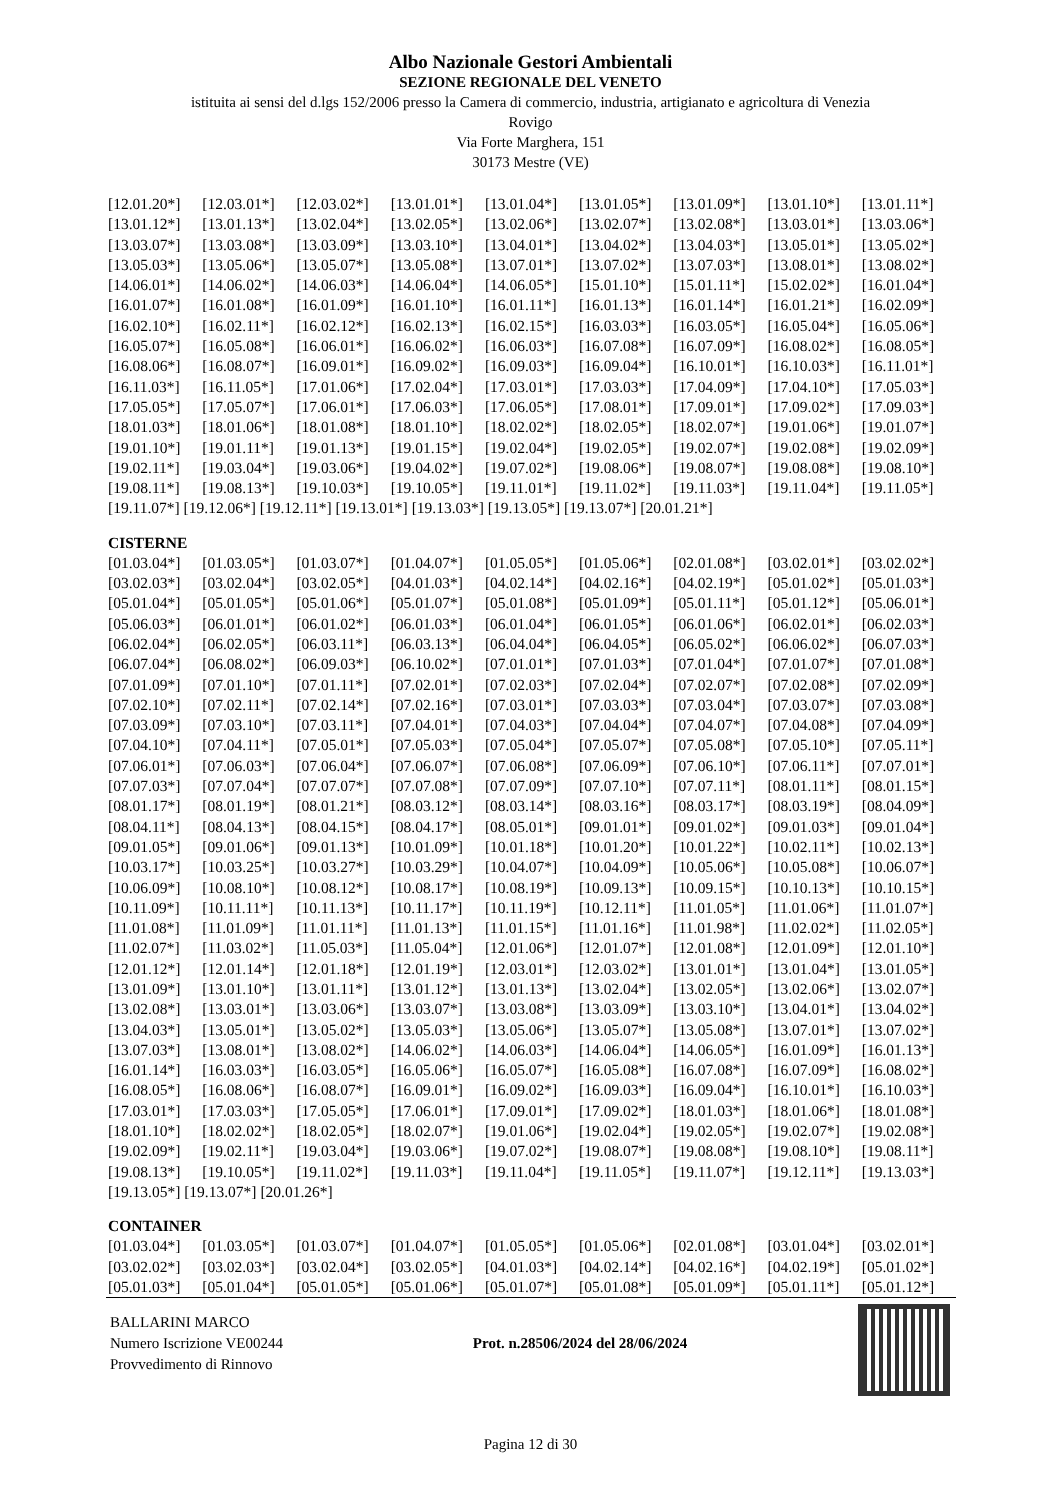Albo Nazionale Gestori Ambientali
SEZIONE REGIONALE DEL VENETO
istituita ai sensi del d.lgs 152/2006 presso la Camera di commercio, industria, artigianato e agricoltura di Venezia
Rovigo
Via Forte Marghera, 151
30173 Mestre (VE)
[12.01.20*] [12.03.01*] [12.03.02*] [13.01.01*] [13.01.04*] [13.01.05*] [13.01.09*] [13.01.10*] [13.01.11*] [13.01.12*] [13.01.13*] [13.02.04*] [13.02.05*] [13.02.06*] [13.02.07*] [13.02.08*] [13.03.01*] [13.03.06*] [13.03.07*] [13.03.08*] [13.03.09*] [13.03.10*] [13.04.01*] [13.04.02*] [13.04.03*] [13.05.01*] [13.05.02*] [13.05.03*] [13.05.06*] [13.05.07*] [13.05.08*] [13.07.01*] [13.07.02*] [13.07.03*] [13.08.01*] [13.08.02*] [14.06.01*] [14.06.02*] [14.06.03*] [14.06.04*] [14.06.05*] [15.01.10*] [15.01.11*] [15.02.02*] [16.01.04*] [16.01.07*] [16.01.08*] [16.01.09*] [16.01.10*] [16.01.11*] [16.01.13*] [16.01.14*] [16.01.21*] [16.02.09*] [16.02.10*] [16.02.11*] [16.02.12*] [16.02.13*] [16.02.15*] [16.03.03*] [16.03.05*] [16.05.04*] [16.05.06*] [16.05.07*] [16.05.08*] [16.06.01*] [16.06.02*] [16.06.03*] [16.07.08*] [16.07.09*] [16.08.02*] [16.08.05*] [16.08.06*] [16.08.07*] [16.09.01*] [16.09.02*] [16.09.03*] [16.09.04*] [16.10.01*] [16.10.03*] [16.11.01*] [16.11.03*] [16.11.05*] [17.01.06*] [17.02.04*] [17.03.01*] [17.03.03*] [17.04.09*] [17.04.10*] [17.05.03*] [17.05.05*] [17.05.07*] [17.06.01*] [17.06.03*] [17.06.05*] [17.08.01*] [17.09.01*] [17.09.02*] [17.09.03*] [18.01.03*] [18.01.06*] [18.01.08*] [18.01.10*] [18.02.02*] [18.02.05*] [18.02.07*] [19.01.06*] [19.01.07*] [19.01.10*] [19.01.11*] [19.01.13*] [19.01.15*] [19.02.04*] [19.02.05*] [19.02.07*] [19.02.08*] [19.02.09*] [19.02.11*] [19.03.04*] [19.03.06*] [19.04.02*] [19.07.02*] [19.08.06*] [19.08.07*] [19.08.08*] [19.08.10*] [19.08.11*] [19.08.13*] [19.10.03*] [19.10.05*] [19.11.01*] [19.11.02*] [19.11.03*] [19.11.04*] [19.11.05*]
[19.11.07*] [19.12.06*] [19.12.11*] [19.13.01*] [19.13.03*] [19.13.05*] [19.13.07*] [20.01.21*]
CISTERNE
[01.03.04*] [01.03.05*] [01.03.07*] [01.04.07*] [01.05.05*] [01.05.06*] [02.01.08*] [03.02.01*] [03.02.02*] [03.02.03*] [03.02.04*] [03.02.05*] [04.01.03*] [04.02.14*] [04.02.16*] [04.02.19*] [05.01.02*] [05.01.03*] [05.01.04*] [05.01.05*] [05.01.06*] [05.01.07*] [05.01.08*] [05.01.09*] [05.01.11*] [05.01.12*] [05.06.01*] [05.06.03*] [06.01.01*] [06.01.02*] [06.01.03*] [06.01.04*] [06.01.05*] [06.01.06*] [06.02.01*] [06.02.03*] [06.02.04*] [06.02.05*] [06.03.11*] [06.03.13*] [06.04.04*] [06.04.05*] [06.05.02*] [06.06.02*] [06.07.03*] [06.07.04*] [06.08.02*] [06.09.03*] [06.10.02*] [07.01.01*] [07.01.03*] [07.01.04*] [07.01.07*] [07.01.08*] [07.01.09*] [07.01.10*] [07.01.11*] [07.02.01*] [07.02.03*] [07.02.04*] [07.02.07*] [07.02.08*] [07.02.09*] [07.02.10*] [07.02.11*] [07.02.14*] [07.02.16*] [07.03.01*] [07.03.03*] [07.03.04*] [07.03.07*] [07.03.08*] [07.03.09*] [07.03.10*] [07.03.11*] [07.04.01*] [07.04.03*] [07.04.04*] [07.04.07*] [07.04.08*] [07.04.09*] [07.04.10*] [07.04.11*] [07.05.01*] [07.05.03*] [07.05.04*] [07.05.07*] [07.05.08*] [07.05.10*] [07.05.11*] [07.06.01*] [07.06.03*] [07.06.04*] [07.06.07*] [07.06.08*] [07.06.09*] [07.06.10*] [07.06.11*] [07.07.01*] [07.07.03*] [07.07.04*] [07.07.07*] [07.07.08*] [07.07.09*] [07.07.10*] [07.07.11*] [08.01.11*] [08.01.15*] [08.01.17*] [08.01.19*] [08.01.21*] [08.03.12*] [08.03.14*] [08.03.16*] [08.03.17*] [08.03.19*] [08.04.09*] [08.04.11*] [08.04.13*] [08.04.15*] [08.04.17*] [08.05.01*] [09.01.01*] [09.01.02*] [09.01.03*] [09.01.04*] [09.01.05*] [09.01.06*] [09.01.13*] [10.01.09*] [10.01.18*] [10.01.20*] [10.01.22*] [10.02.11*] [10.02.13*] [10.03.17*] [10.03.25*] [10.03.27*] [10.03.29*] [10.04.07*] [10.04.09*] [10.05.06*] [10.05.08*] [10.06.07*] [10.06.09*] [10.08.10*] [10.08.12*] [10.08.17*] [10.08.19*] [10.09.13*] [10.09.15*] [10.10.13*] [10.10.15*] [10.11.09*] [10.11.11*] [10.11.13*] [10.11.17*] [10.11.19*] [10.12.11*] [11.01.05*] [11.01.06*] [11.01.07*] [11.01.08*] [11.01.09*] [11.01.11*] [11.01.13*] [11.01.15*] [11.01.16*] [11.01.98*] [11.02.02*] [11.02.05*] [11.02.07*] [11.03.02*] [11.05.03*] [11.05.04*] [12.01.06*] [12.01.07*] [12.01.08*] [12.01.09*] [12.01.10*] [12.01.12*] [12.01.14*] [12.01.18*] [12.01.19*] [12.03.01*] [12.03.02*] [13.01.01*] [13.01.04*] [13.01.05*] [13.01.09*] [13.01.10*] [13.01.11*] [13.01.12*] [13.01.13*] [13.02.04*] [13.02.05*] [13.02.06*] [13.02.07*] [13.02.08*] [13.03.01*] [13.03.06*] [13.03.07*] [13.03.08*] [13.03.09*] [13.03.10*] [13.04.01*] [13.04.02*] [13.04.03*] [13.05.01*] [13.05.02*] [13.05.03*] [13.05.06*] [13.05.07*] [13.05.08*] [13.07.01*] [13.07.02*] [13.07.03*] [13.08.01*] [13.08.02*] [14.06.02*] [14.06.03*] [14.06.04*] [14.06.05*] [16.01.09*] [16.01.13*] [16.01.14*] [16.03.03*] [16.03.05*] [16.05.06*] [16.05.07*] [16.05.08*] [16.07.08*] [16.07.09*] [16.08.02*] [16.08.05*] [16.08.06*] [16.08.07*] [16.09.01*] [16.09.02*] [16.09.03*] [16.09.04*] [16.10.01*] [16.10.03*] [17.03.01*] [17.03.03*] [17.05.05*] [17.06.01*] [17.09.01*] [17.09.02*] [18.01.03*] [18.01.06*] [18.01.08*] [18.01.10*] [18.02.02*] [18.02.05*] [18.02.07*] [19.01.06*] [19.02.04*] [19.02.05*] [19.02.07*] [19.02.08*] [19.02.09*] [19.02.11*] [19.03.04*] [19.03.06*] [19.07.02*] [19.08.07*] [19.08.08*] [19.08.10*] [19.08.11*] [19.08.13*] [19.10.05*] [19.11.02*] [19.11.03*] [19.11.04*] [19.11.05*] [19.11.07*] [19.12.11*] [19.13.03*]
[19.13.05*] [19.13.07*] [20.01.26*]
CONTAINER
[01.03.04*] [01.03.05*] [01.03.07*] [01.04.07*] [01.05.05*] [01.05.06*] [02.01.08*] [03.01.04*] [03.02.01*] [03.02.02*] [03.02.03*] [03.02.04*] [03.02.05*] [04.01.03*] [04.02.14*] [04.02.16*] [04.02.19*] [05.01.02*] [05.01.03*] [05.01.04*] [05.01.05*] [05.01.06*] [05.01.07*] [05.01.08*] [05.01.09*] [05.01.11*] [05.01.12*]
BALLARINI MARCO
Numero Iscrizione VE00244
Provvedimento di Rinnovo
Prot. n.28506/2024 del 28/06/2024
Pagina 12 di 30